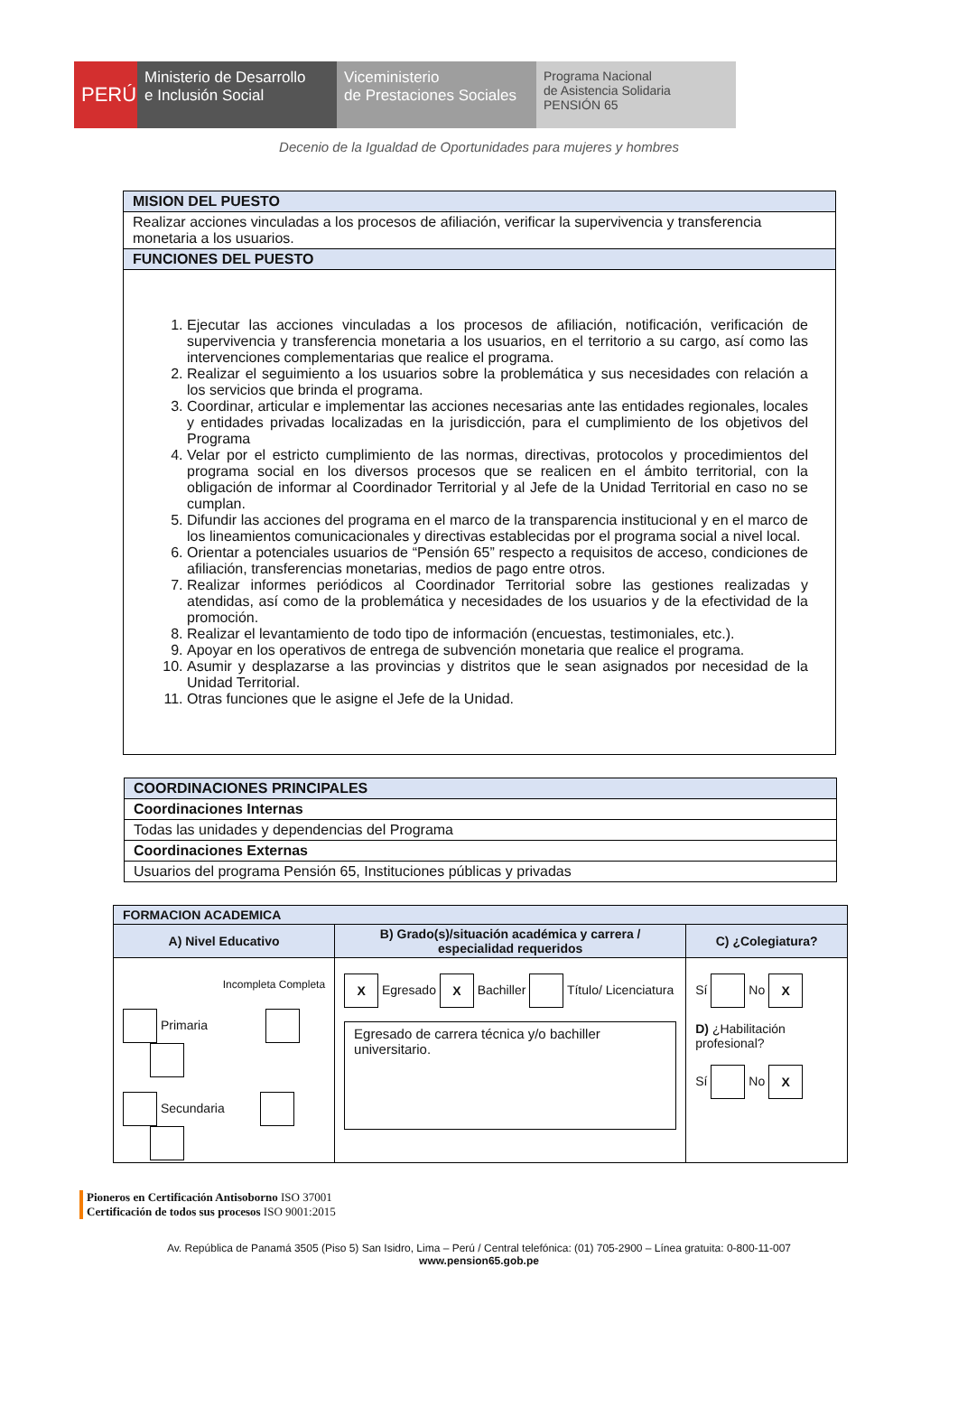PERÚ Ministerio de Desarrollo
e Inclusión Social
Viceministerio
de Prestaciones Sociales
Programa Nacional
de Asistencia Solidaria
PENSIÓN 65
Decenio de la Igualdad de Oportunidades para mujeres y hombres
| MISION DEL PUESTO |
| Realizar acciones vinculadas a los procesos de afiliación, verificar la supervivencia y transferencia monetaria a los usuarios. |
| FUNCIONES DEL PUESTO |
| 1. Ejecutar las acciones vinculadas a los procesos de afiliación, notificación, verificación de supervivencia y transferencia monetaria a los usuarios, en el territorio a su cargo, así como las intervenciones complementarias que realice el programa. 2. Realizar el seguimiento a los usuarios sobre la problemática y sus necesidades con relación a los servicios que brinda el programa. 3. Coordinar, articular e implementar las acciones necesarias ante las entidades regionales, locales y entidades privadas localizadas en la jurisdicción, para el cumplimiento de los objetivos del Programa 4. Velar por el estricto cumplimiento de las normas, directivas, protocolos y procedimientos del programa social en los diversos procesos que se realicen en el ámbito territorial, con la obligación de informar al Coordinador Territorial y al Jefe de la Unidad Territorial en caso no se cumplan. 5. Difundir las acciones del programa en el marco de la transparencia institucional y en el marco de los lineamientos comunicacionales y directivas establecidas por el programa social a nivel local. 6. Orientar a potenciales usuarios de “Pensión 65” respecto a requisitos de acceso, condiciones de afiliación, transferencias monetarias, medios de pago entre otros. 7. Realizar informes periódicos al Coordinador Territorial sobre las gestiones realizadas y atendidas, así como de la problemática y necesidades de los usuarios y de la efectividad de la promoción. 8. Realizar el levantamiento de todo tipo de información (encuestas, testimoniales, etc.). 9. Apoyar en los operativos de entrega de subvención monetaria que realice el programa. 10. Asumir y desplazarse a las provincias y distritos que le sean asignados por necesidad de la Unidad Territorial. 11. Otras funciones que le asigne el Jefe de la Unidad. |
| COORDINACIONES PRINCIPALES |
| Coordinaciones Internas |
| Todas las unidades y dependencias del Programa |
| Coordinaciones Externas |
| Usuarios del programa Pensión 65, Instituciones públicas y privadas |
| FORMACION ACADEMICA | | |
| A) Nivel Educativo | B) Grado(s)/situación académica y carrera / especialidad requeridos | C) ¿Colegiatura? |
| Incompleta Completa Primaria Secundaria | X Egresado X Bachiller Título/ Licenciatura Egresado de carrera técnica y/o bachiller universitario. | Sí No X D) ¿Habilitación profesional? Sí No X |
Pioneros en Certificación Antisoborno ISO 37001
Certificación de todos sus procesos ISO 9001:2015
Av. República de Panamá 3505 (Piso 5) San Isidro, Lima – Perú / Central telefónica: (01) 705-2900 – Línea gratuita: 0-800-11-007
www.pension65.gob.pe